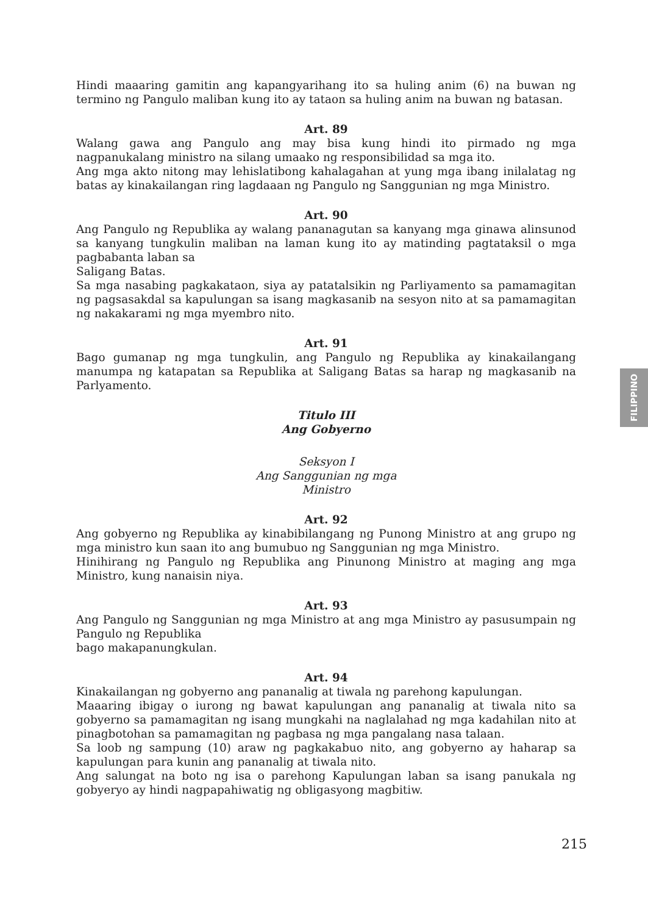Hindi maaaring gamitin ang kapangyarihang ito sa huling anim (6) na buwan ng termino ng Pangulo maliban kung ito ay tataon sa huling anim na buwan ng batasan.
Art. 89
Walang gawa ang Pangulo ang may bisa kung hindi ito pirmado ng mga nagpanukalang ministro na silang umaako ng responsibilidad sa mga ito.
Ang mga akto nitong may lehislatibong kahalagahan at yung mga ibang inilalatag ng batas ay kinakailangan ring lagdaaan ng Pangulo ng Sanggunian ng mga Ministro.
Art. 90
Ang Pangulo ng Republika ay walang pananagutan sa kanyang mga ginawa alinsunod sa kanyang tungkulin maliban na laman kung ito ay matinding pagtataksil o mga pagbabanta laban sa
Saligang Batas.
Sa mga nasabing pagkakataon, siya ay patatalsikin ng Parliyamento sa pamamagitan ng pagsasakdal sa kapulungan sa isang magkasanib na sesyon nito at sa pamamagitan ng nakakarami ng mga myembro nito.
Art. 91
Bago gumanap ng mga tungkulin, ang Pangulo ng Republika ay kinakailangang manumpa ng katapatan sa Republika at Saligang Batas sa harap ng magkasanib na Parlyamento.
Titulo III
Ang Gobyerno
Seksyon I
Ang Sanggunian ng mga
Ministro
Art. 92
Ang gobyerno ng Republika ay kinabibilangang ng Punong Ministro at ang grupo ng mga ministro kun saan ito ang bumubuo ng Sanggunian ng mga Ministro.
Hinihirang ng Pangulo ng Republika ang Pinunong Ministro at maging ang mga Ministro, kung nanaisin niya.
Art. 93
Ang Pangulo ng Sanggunian ng mga Ministro at ang mga Ministro ay pasusumpain ng Pangulo ng Republika
bago makapanungkulan.
Art. 94
Kinakailangan ng gobyerno ang pananalig at tiwala ng parehong kapulungan.
Maaaring ibigay o iurong ng bawat kapulungan ang pananalig at tiwala nito sa gobyerno sa pamamagitan ng isang mungkahi na naglalahad ng mga kadahilan nito at pinagbotohan sa pamamagitan ng pagbasa ng mga pangalang nasa talaan.
Sa loob ng sampung (10) araw ng pagkakabuo nito, ang gobyerno ay haharap sa kapulungan para kunin ang pananalig at tiwala nito.
Ang salungat na boto ng isa o parehong Kapulungan laban sa isang panukala ng gobyeryo ay hindi nagpapahiwatig ng obligasyong magbitiw.
FILIPPINO
215